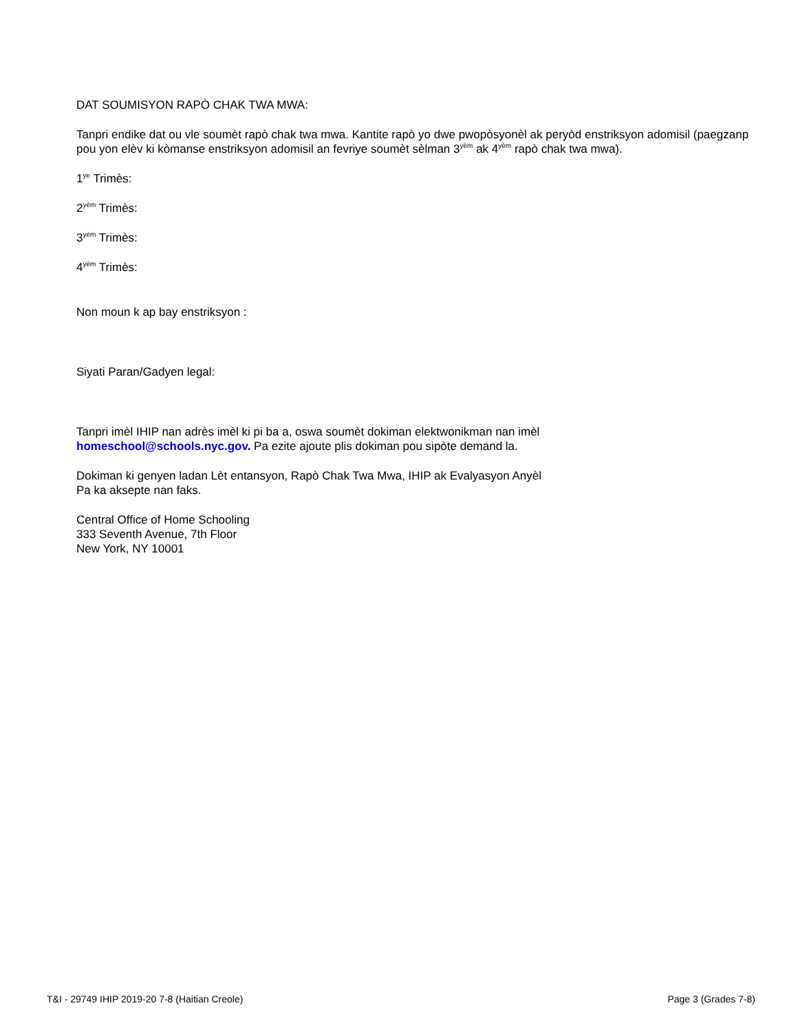DAT SOUMISYON RAPÒ CHAK TWA MWA:
Tanpri endike dat ou vle soumèt rapò chak twa mwa. Kantite rapò yo dwe pwopòsyonèl ak peryòd enstriksyon adomisil (paegzanp pou yon elèv ki kòmanse enstriksyon adomisil an fevriye soumèt sèlman 3<sup>yèm</sup> ak 4<sup>yèm</sup> rapò chak twa mwa).
1<sup>ye</sup> Trimès:
2<sup>yèm</sup> Trimès:
3<sup>yèm</sup> Trimès:
4<sup>yèm</sup> Trimès:
Non moun k ap bay enstriksyon :
Siyati Paran/Gadyen legal:
Tanpri imèl IHIP nan adrès imèl ki pi ba a, oswa soumèt dokiman elektwonikman nan imèl
homeschool@schools.nyc.gov. Pa ezite ajoute plis dokiman pou sipòte demand la.
Dokiman ki genyen ladan Lèt entansyon, Rapò Chak Twa Mwa, IHIP ak Evalyasyon Anyèl
Pa ka aksepte nan faks.
Central Office of Home Schooling
333 Seventh Avenue, 7th Floor
New York, NY 10001
T&I - 29749 IHIP 2019-20 7-8 (Haitian Creole) Page 3 (Grades 7-8)